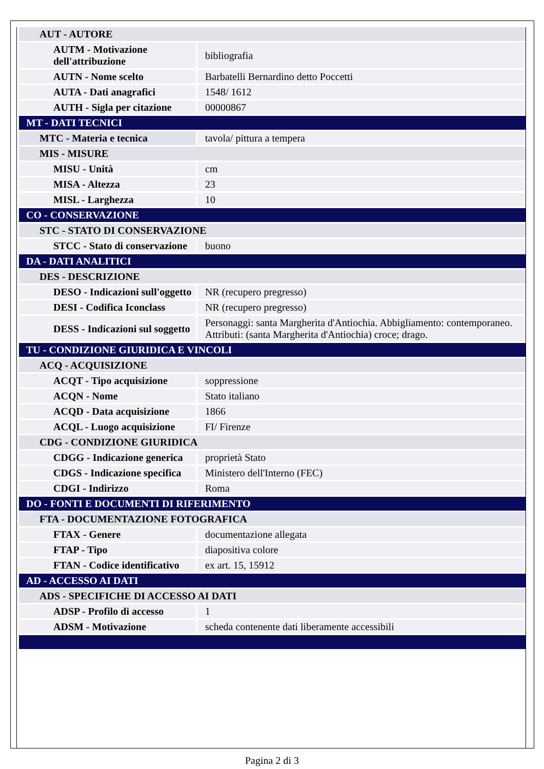| AUT - AUTORE | |
| AUTM - Motivazione dell'attribuzione | bibliografia |
| AUTN - Nome scelto | Barbatelli Bernardino detto Poccetti |
| AUTA - Dati anagrafici | 1548/ 1612 |
| AUTH - Sigla per citazione | 00000867 |
| MT - DATI TECNICI | |
| MTC - Materia e tecnica | tavola/ pittura a tempera |
| MIS - MISURE | |
| MISU - Unità | cm |
| MISA - Altezza | 23 |
| MISL - Larghezza | 10 |
| CO - CONSERVAZIONE | |
| STC - STATO DI CONSERVAZIONE | |
| STCC - Stato di conservazione | buono |
| DA - DATI ANALITICI | |
| DES - DESCRIZIONE | |
| DESO - Indicazioni sull'oggetto | NR (recupero pregresso) |
| DESI - Codifica Iconclass | NR (recupero pregresso) |
| DESS - Indicazioni sul soggetto | Personaggi: santa Margherita d'Antiochia. Abbigliamento: contemporaneo. Attributi: (santa Margherita d'Antiochia) croce; drago. |
| TU - CONDIZIONE GIURIDICA E VINCOLI | |
| ACQ - ACQUISIZIONE | |
| ACQT - Tipo acquisizione | soppressione |
| ACQN - Nome | Stato italiano |
| ACQD - Data acquisizione | 1866 |
| ACQL - Luogo acquisizione | FI/ Firenze |
| CDG - CONDIZIONE GIURIDICA | |
| CDGG - Indicazione generica | proprietà Stato |
| CDGS - Indicazione specifica | Ministero dell'Interno (FEC) |
| CDGI - Indirizzo | Roma |
| DO - FONTI E DOCUMENTI DI RIFERIMENTO | |
| FTA - DOCUMENTAZIONE FOTOGRAFICA | |
| FTAX - Genere | documentazione allegata |
| FTAP - Tipo | diapositiva colore |
| FTAN - Codice identificativo | ex art. 15, 15912 |
| AD - ACCESSO AI DATI | |
| ADS - SPECIFICHE DI ACCESSO AI DATI | |
| ADSP - Profilo di accesso | 1 |
| ADSM - Motivazione | scheda contenente dati liberamente accessibili |
Pagina 2 di 3